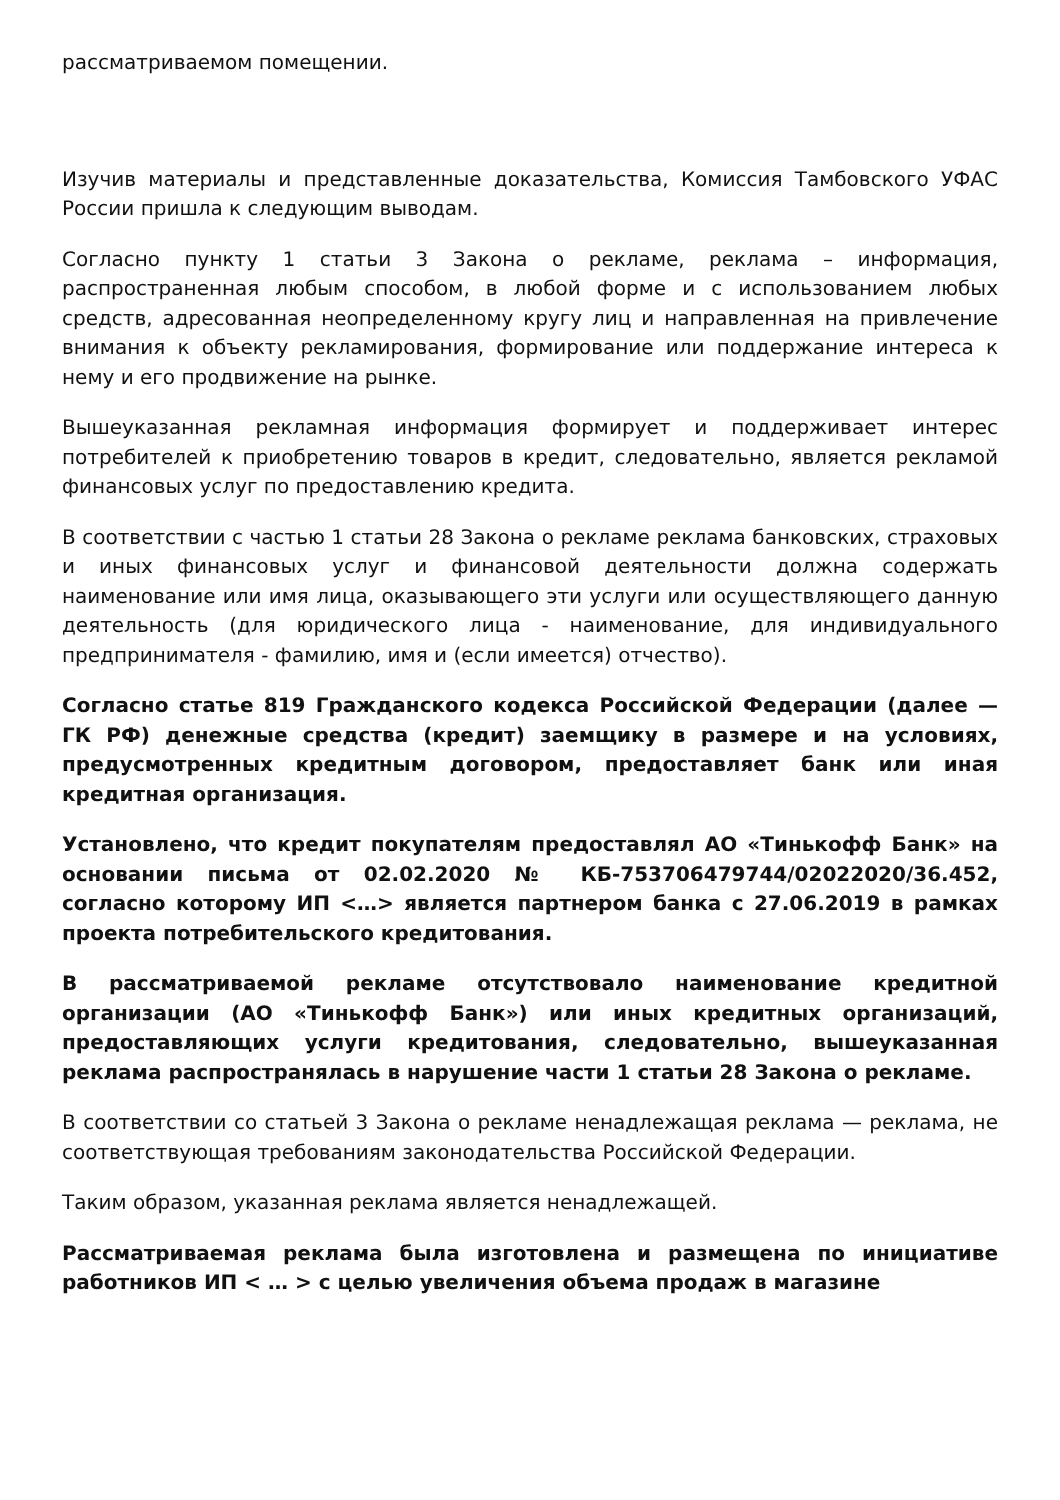рассматриваемом помещении.
Изучив материалы и представленные доказательства, Комиссия Тамбовского УФАС России пришла к следующим выводам.
Согласно пункту 1 статьи 3 Закона о рекламе, реклама – информация, распространенная любым способом, в любой форме и с использованием любых средств, адресованная неопределенному кругу лиц и направленная на привлечение внимания к объекту рекламирования, формирование или поддержание интереса к нему и его продвижение на рынке.
Вышеуказанная рекламная информация формирует и поддерживает интерес потребителей к приобретению товаров в кредит, следовательно, является рекламой финансовых услуг по предоставлению кредита.
В соответствии с частью 1 статьи 28 Закона о рекламе реклама банковских, страховых и иных финансовых услуг и финансовой деятельности должна содержать наименование или имя лица, оказывающего эти услуги или осуществляющего данную деятельность (для юридического лица - наименование, для индивидуального предпринимателя - фамилию, имя и (если имеется) отчество).
Согласно статье 819 Гражданского кодекса Российской Федерации (далее — ГК РФ) денежные средства (кредит) заемщику в размере и на условиях, предусмотренных кредитным договором, предоставляет банк или иная кредитная организация.
Установлено, что кредит покупателям предоставлял АО «Тинькофф Банк» на основании письма от 02.02.2020 № КБ-753706479744/02022020/36.452, согласно которому ИП <…> является партнером банка с 27.06.2019 в рамках проекта потребительского кредитования.
В рассматриваемой рекламе отсутствовало наименование кредитной организации (АО «Тинькофф Банк») или иных кредитных организаций, предоставляющих услуги кредитования, следовательно, вышеуказанная реклама распространялась в нарушение части 1 статьи 28 Закона о рекламе.
В соответствии со статьей 3 Закона о рекламе ненадлежащая реклама — реклама, не соответствующая требованиям законодательства Российской Федерации.
Таким образом, указанная реклама является ненадлежащей.
Рассматриваемая реклама была изготовлена и размещена по инициативе работников ИП < … > с целью увеличения объема продаж в магазине